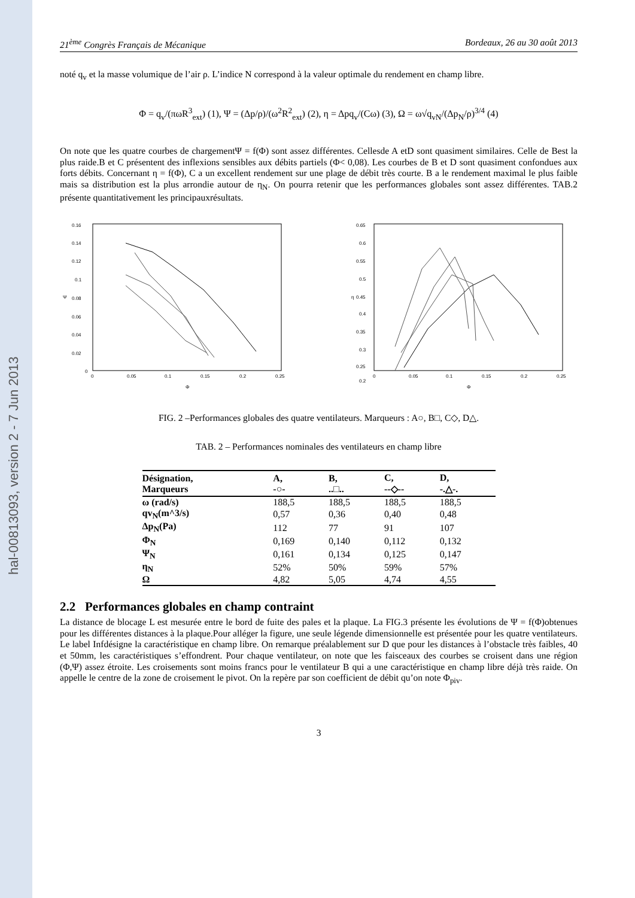hal-00813093, version 2 - 7 Jun 2013
21<sup>ème</sup> Congrès Français de Mécanique Bordeaux, 26 au 30 août 2013
noté q<sub>v</sub> et la masse volumique de l’air ρ. L’indice N correspond à la valeur optimale du rendement en champ libre.
Φ = q<sub>v</sub>/(πωR<sup>3</sup><sub>ext</sub>) (1), Ψ = (Δp/ρ)/(ω<sup>2</sup>R<sup>2</sup><sub>ext</sub>) (2), η = Δpq<sub>v</sub>/(Cω) (3), Ω = ω√q<sub>vN</sub>/(Δp<sub>N</sub>/ρ)<sup>3/4</sup> (4)
On note que les quatre courbes de chargementΨ = f(Φ) sont assez différentes. Cellesde A etD sont quasiment similaires. Celle de Best la plus raide.B et C présentent des inflexions sensibles aux débits partiels (Φ< 0,08). Les courbes de B et D sont quasiment confondues aux forts débits. Concernant η = f(Φ), C a un excellent rendement sur une plage de débit très courte. B a le rendement maximal le plus faible mais sa distribution est la plus arrondie autour de η<sub>N</sub>. On pourra retenir que les performances globales sont assez différentes. TAB.2 présente quantitativement les principauxrésultats.
0.16
0.14
0.12
0.1
0.08
0.06
0.04
0.02
0
0
0.05
0.1
0.15
0.2
0.25
Ψ
Φ
0.65
0.6
0.55
0.5
0.45
0.4
0.35
0.3
0.25
0.2
0
0.05
0.1
0.15
0.2
0.25
η
Φ
FIG. 2 –Performances globales des quatre ventilateurs. Marqueurs : A○, B□, C◇, D△.
TAB. 2 – Performances nominales des ventilateurs en champ libre
| Désignation, Marqueurs | A, -○- | B, ..□.. | C, --◇-- | D, -.△-. |
| --- | --- | --- | --- | --- |
| ω (rad/s) | 188,5 | 188,5 | 188,5 | 188,5 |
| qv<sub>N</sub>(m^3/s) | 0,57 | 0,36 | 0,40 | 0,48 |
| Δp<sub>N</sub>(Pa) | 112 | 77 | 91 | 107 |
| Φ<sub>N</sub> | 0,169 | 0,140 | 0,112 | 0,132 |
| Ψ<sub>N</sub> | 0,161 | 0,134 | 0,125 | 0,147 |
| η<sub>N</sub> | 52% | 50% | 59% | 57% |
| Ω | 4,82 | 5,05 | 4,74 | 4,55 |
2.2 Performances globales en champ contraint
La distance de blocage L est mesurée entre le bord de fuite des pales et la plaque. La FIG.3 présente les évolutions de Ψ = f(Φ)obtenues pour les différentes distances à la plaque.Pour alléger la figure, une seule légende dimensionnelle est présentée pour les quatre ventilateurs. Le label Infdésigne la caractéristique en champ libre. On remarque préalablement sur D que pour les distances à l’obstacle très faibles, 40 et 50mm, les caractéristiques s’effondrent. Pour chaque ventilateur, on note que les faisceaux des courbes se croisent dans une région (Φ,Ψ) assez étroite. Les croisements sont moins francs pour le ventilateur B qui a une caractéristique en champ libre déjà très raide. On appelle le centre de la zone de croisement le pivot. On la repère par son coefficient de débit qu’on note Φ<sub>piv</sub>.
3